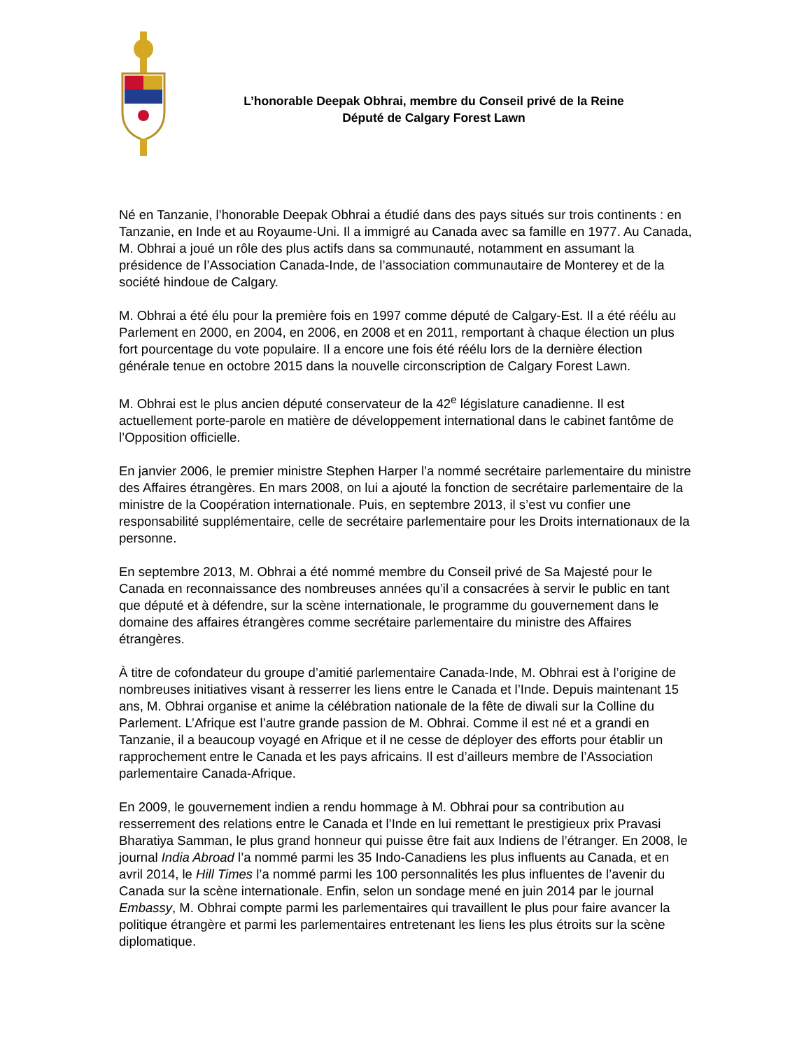L’honorable Deepak Obhrai, membre du Conseil privé de la Reine
Député de Calgary Forest Lawn
Né en Tanzanie, l’honorable Deepak Obhrai a étudié dans des pays situés sur trois continents : en Tanzanie, en Inde et au Royaume-Uni. Il a immigré au Canada avec sa famille en 1977. Au Canada, M. Obhrai a joué un rôle des plus actifs dans sa communauté, notamment en assumant la présidence de l’Association Canada-Inde, de l’association communautaire de Monterey et de la société hindoue de Calgary.
M. Obhrai a été élu pour la première fois en 1997 comme député de Calgary-Est. Il a été réélu au Parlement en 2000, en 2004, en 2006, en 2008 et en 2011, remportant à chaque élection un plus fort pourcentage du vote populaire. Il a encore une fois été réélu lors de la dernière élection générale tenue en octobre 2015 dans la nouvelle circonscription de Calgary Forest Lawn.
M. Obhrai est le plus ancien député conservateur de la 42<sup>e</sup> législature canadienne. Il est actuellement porte-parole en matière de développement international dans le cabinet fantôme de l’Opposition officielle.
En janvier 2006, le premier ministre Stephen Harper l’a nommé secrétaire parlementaire du ministre des Affaires étrangères. En mars 2008, on lui a ajouté la fonction de secrétaire parlementaire de la ministre de la Coopération internationale. Puis, en septembre 2013, il s’est vu confier une responsabilité supplémentaire, celle de secrétaire parlementaire pour les Droits internationaux de la personne.
En septembre 2013, M. Obhrai a été nommé membre du Conseil privé de Sa Majesté pour le Canada en reconnaissance des nombreuses années qu’il a consacrées à servir le public en tant que député et à défendre, sur la scène internationale, le programme du gouvernement dans le domaine des affaires étrangères comme secrétaire parlementaire du ministre des Affaires étrangères.
À titre de cofondateur du groupe d’amitié parlementaire Canada-Inde, M. Obhrai est à l’origine de nombreuses initiatives visant à resserrer les liens entre le Canada et l’Inde. Depuis maintenant 15 ans, M. Obhrai organise et anime la célébration nationale de la fête de diwali sur la Colline du Parlement. L’Afrique est l’autre grande passion de M. Obhrai. Comme il est né et a grandi en Tanzanie, il a beaucoup voyagé en Afrique et il ne cesse de déployer des efforts pour établir un rapprochement entre le Canada et les pays africains. Il est d’ailleurs membre de l’Association parlementaire Canada-Afrique.
En 2009, le gouvernement indien a rendu hommage à M. Obhrai pour sa contribution au resserrement des relations entre le Canada et l’Inde en lui remettant le prestigieux prix Pravasi Bharatiya Samman, le plus grand honneur qui puisse être fait aux Indiens de l’étranger. En 2008, le journal India Abroad l’a nommé parmi les 35 Indo-Canadiens les plus influents au Canada, et en avril 2014, le Hill Times l’a nommé parmi les 100 personnalités les plus influentes de l’avenir du Canada sur la scène internationale. Enfin, selon un sondage mené en juin 2014 par le journal Embassy, M. Obhrai compte parmi les parlementaires qui travaillent le plus pour faire avancer la politique étrangère et parmi les parlementaires entretenant les liens les plus étroits sur la scène diplomatique.